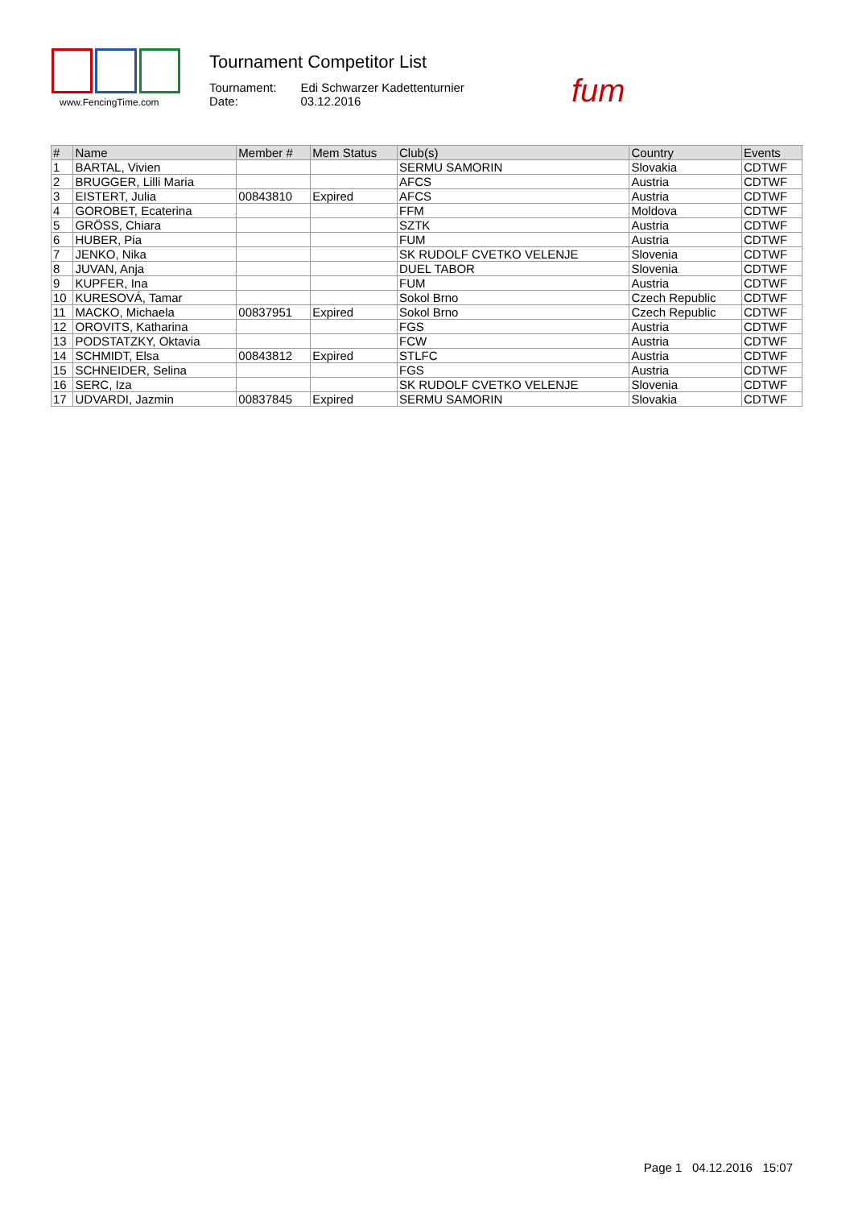www.FencingTime.com
Tournament Competitor List
| Tournament: | Edi Schwarzer Kadettenturnier |
| Date: | 03.12.2016 |
fum
| # | Name | Member # | Mem Status | Club(s) | Country | Events |
| --- | --- | --- | --- | --- | --- | --- |
| 1 | BARTAL, Vivien | | | SERMU SAMORIN | Slovakia | CDTWF |
| 2 | BRUGGER, Lilli Maria | | | AFCS | Austria | CDTWF |
| 3 | EISTERT, Julia | 00843810 | Expired | AFCS | Austria | CDTWF |
| 4 | GOROBET, Ecaterina | | | FFM | Moldova | CDTWF |
| 5 | GRÖSS, Chiara | | | SZTK | Austria | CDTWF |
| 6 | HUBER, Pia | | | FUM | Austria | CDTWF |
| 7 | JENKO, Nika | | | SK RUDOLF CVETKO VELENJE | Slovenia | CDTWF |
| 8 | JUVAN, Anja | | | DUEL TABOR | Slovenia | CDTWF |
| 9 | KUPFER, Ina | | | FUM | Austria | CDTWF |
| 10 | KURESOVÁ, Tamar | | | Sokol Brno | Czech Republic | CDTWF |
| 11 | MACKO, Michaela | 00837951 | Expired | Sokol Brno | Czech Republic | CDTWF |
| 12 | OROVITS, Katharina | | | FGS | Austria | CDTWF |
| 13 | PODSTATZKY, Oktavia | | | FCW | Austria | CDTWF |
| 14 | SCHMIDT, Elsa | 00843812 | Expired | STLFC | Austria | CDTWF |
| 15 | SCHNEIDER, Selina | | | FGS | Austria | CDTWF |
| 16 | SERC, Iza | | | SK RUDOLF CVETKO VELENJE | Slovenia | CDTWF |
| 17 | UDVARDI, Jazmin | 00837845 | Expired | SERMU SAMORIN | Slovakia | CDTWF |
Page 1 04.12.2016 15:07